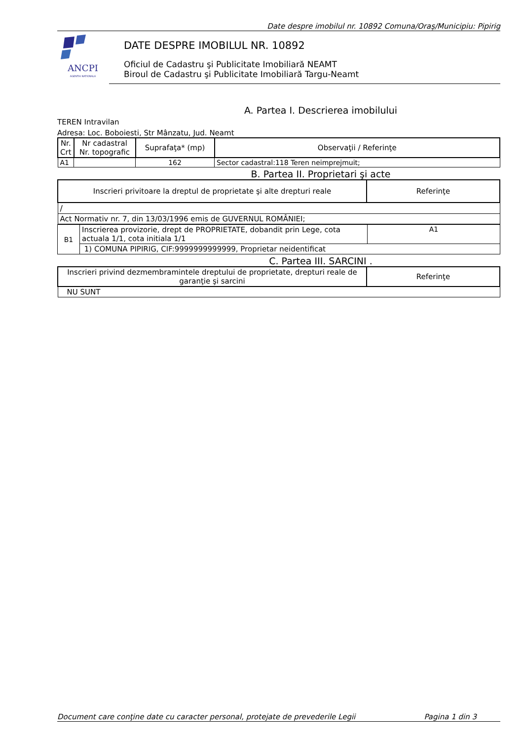Date despre imobilul nr. 10892 Comuna/Oraş/Municipiu: Pipirig
ANCPI
AGENTIA NATIONALA
DATE DESPRE IMOBILUL NR. 10892
Oficiul de Cadastru şi Publicitate Imobiliară NEAMT
Biroul de Cadastru şi Publicitate Imobiliară Targu-Neamt
A. Partea I. Descrierea imobilului
TEREN Intravilan
Adresa: Loc. Boboiesti, Str Mânzatu, Jud. Neamt
| Nr. Crt | Nr cadastral Nr. topografic | Suprafaţa* (mp) | Observaţii / Referinţe |
| --- | --- | --- | --- |
| A1 | | 162 | Sector cadastral:118 Teren neimprejmuit; |
B. Partea II. Proprietari şi acte
| Inscrieri privitoare la dreptul de proprietate şi alte drepturi reale | Referinţe |
| --- | --- |
| / | |
| Act Normativ nr. 7, din 13/03/1996 emis de GUVERNUL ROMÂNIEI; | |
| B1 | Inscrierea provizorie, drept de PROPRIETATE, dobandit prin Lege, cota actuala 1/1, cota initiala 1/1 | A1 |
| | 1) COMUNA PIPIRIG, CIF:9999999999999, Proprietar neidentificat | |
C. Partea III. SARCINI .
| Inscrieri privind dezmembramintele dreptului de proprietate, drepturi reale de garanţie şi sarcini | Referinţe |
| --- | --- |
| NU SUNT | |
Document care conţine date cu caracter personal, protejate de prevederile Legii Pagina 1 din 3